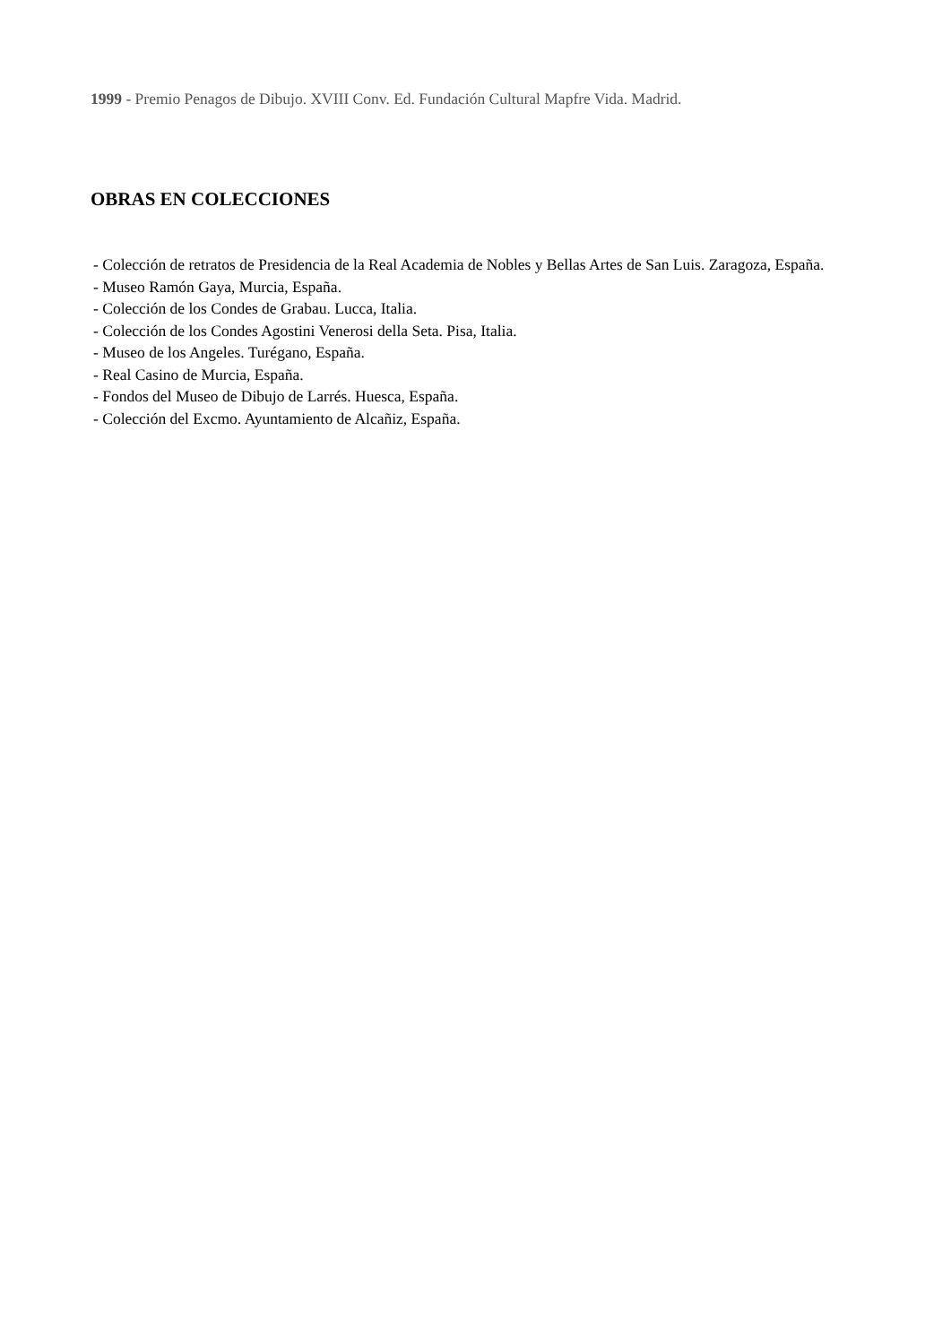1999 - Premio Penagos de Dibujo. XVIII Conv. Ed. Fundación Cultural Mapfre Vida. Madrid.
OBRAS EN COLECCIONES
- Colección de retratos de Presidencia de la Real Academia de Nobles y Bellas Artes de San Luis. Zaragoza, España.
- Museo Ramón Gaya, Murcia, España.
- Colección de los Condes de Grabau. Lucca, Italia.
- Colección de los Condes Agostini Venerosi della Seta. Pisa, Italia.
- Museo de los Angeles. Turégano, España.
- Real Casino de Murcia, España.
- Fondos del Museo de Dibujo de Larrés. Huesca, España.
- Colección del Excmo. Ayuntamiento de Alcañiz, España.